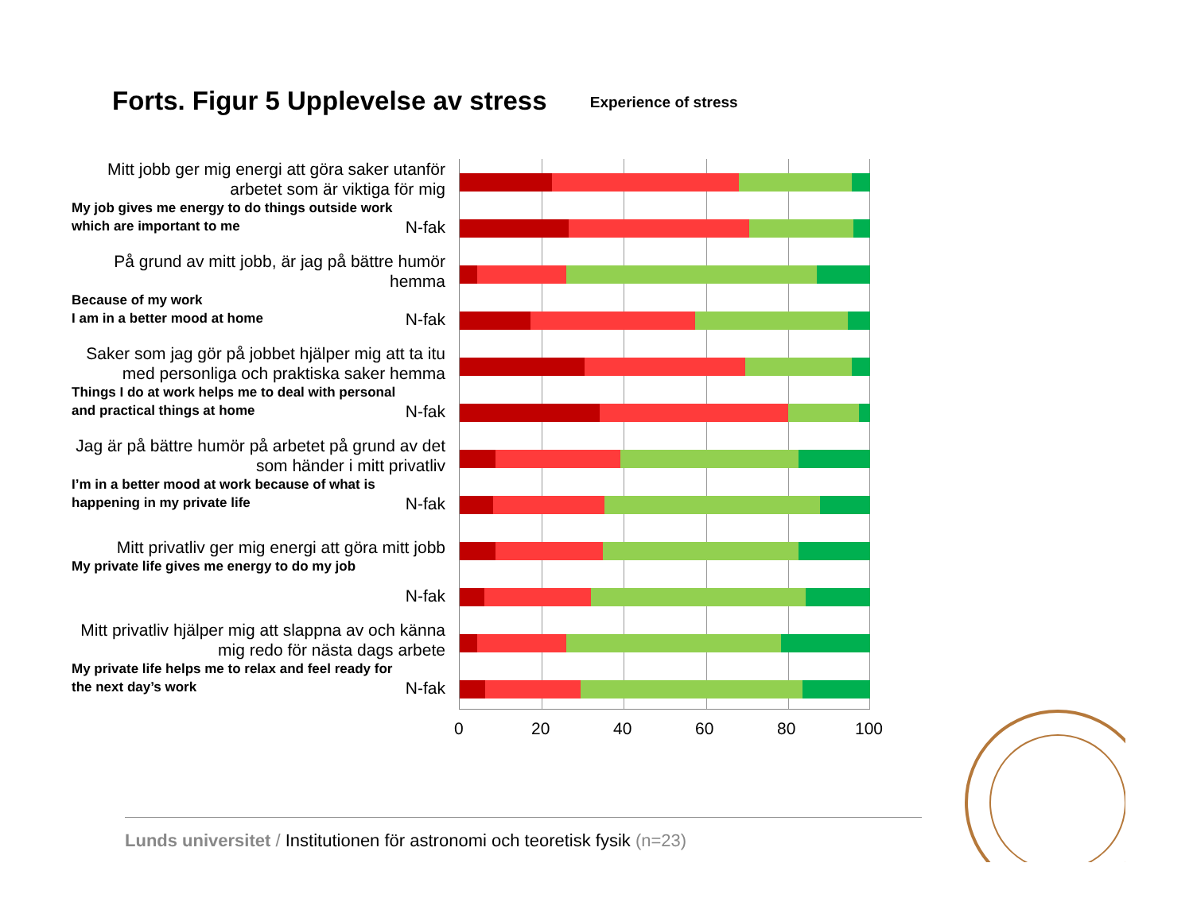Forts. Figur 5 Upplevelse av stress Experience of stress
Mitt jobb ger mig energi att göra saker utanför arbetet som är viktiga för mig
My job gives me energy to do things outside work which are important to me
N-fak
På grund av mitt jobb, är jag på bättre humör hemma
Because of my work
I am in a better mood at home
N-fak
Saker som jag gör på jobbet hjälper mig att ta itu med personliga och praktiska saker hemma
Things I do at work helps me to deal with personal and practical things at home
N-fak
Jag är på bättre humör på arbetet på grund av det som händer i mitt privatliv
I’m in a better mood at work because of what is happening in my private life
N-fak
Mitt privatliv ger mig energi att göra mitt jobb
My private life gives me energy to do my job
N-fak
Mitt privatliv hjälper mig att slappna av och känna mig redo för nästa dags arbete
My private life helps me to relax and feel ready for the next day’s work
N-fak
0 20 40 60 80 100
Lunds universitet / Institutionen för astronomi och teoretisk fysik (n=23)